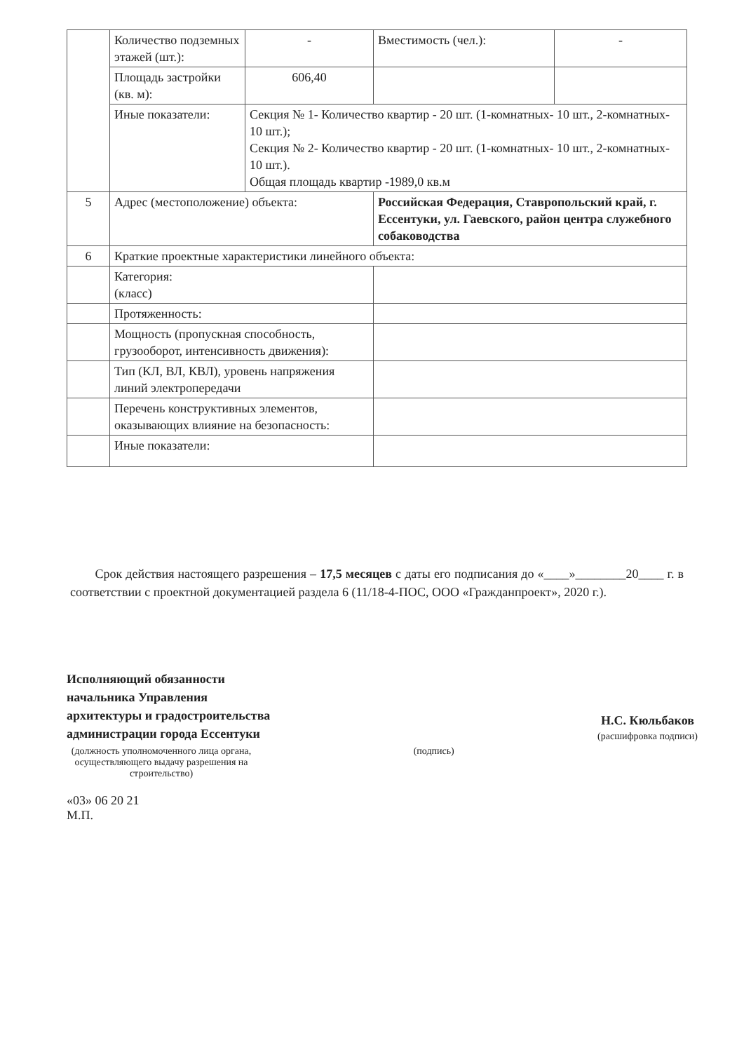| | Количество подземных этажей (шт.): | - | Вместимость (чел.): | - |
| | Площадь застройки (кв. м): | 606,40 | | |
| | Иные показатели: | Секция № 1- Количество квартир - 20 шт. (1-комнатных- 10 шт., 2-комнатных- 10 шт.); Секция № 2- Количество квартир - 20 шт. (1-комнатных- 10 шт., 2-комнатных- 10 шт.). Общая площадь квартир -1989,0 кв.м | | |
| 5 | Адрес (местоположение) объекта: | | Российская Федерация, Ставропольский край, г. Ессентуки, ул. Гаевского, район центра служебного собаководства | |
| 6 | Краткие проектные характеристики линейного объекта: | | | |
| | Категория: (класс) | | | |
| | Протяженность: | | | |
| | Мощность (пропускная способность, грузооборот, интенсивность движения): | | | |
| | Тип (КЛ, ВЛ, КВЛ), уровень напряжения линий электропередачи | | | |
| | Перечень конструктивных элементов, оказывающих влияние на безопасность: | | | |
| | Иные показатели: | | | |
Срок действия настоящего разрешения – 17,5 месяцев с даты его подписания до «____»________20____ г. в соответствии с проектной документацией раздела 6 (11/18-4-ПОС, ООО «Гражданпроект», 2020 г.).
Исполняющий обязанности
начальника Управления
архитектуры и градостроительства
администрации города Ессентуки
(подпись)
Н.С. Кюльбаков
(расшифровка подписи)
(должность уполномоченного лица органа, осуществляющего выдачу разрешения на строительство)
«03» 06 20 21
М.П.